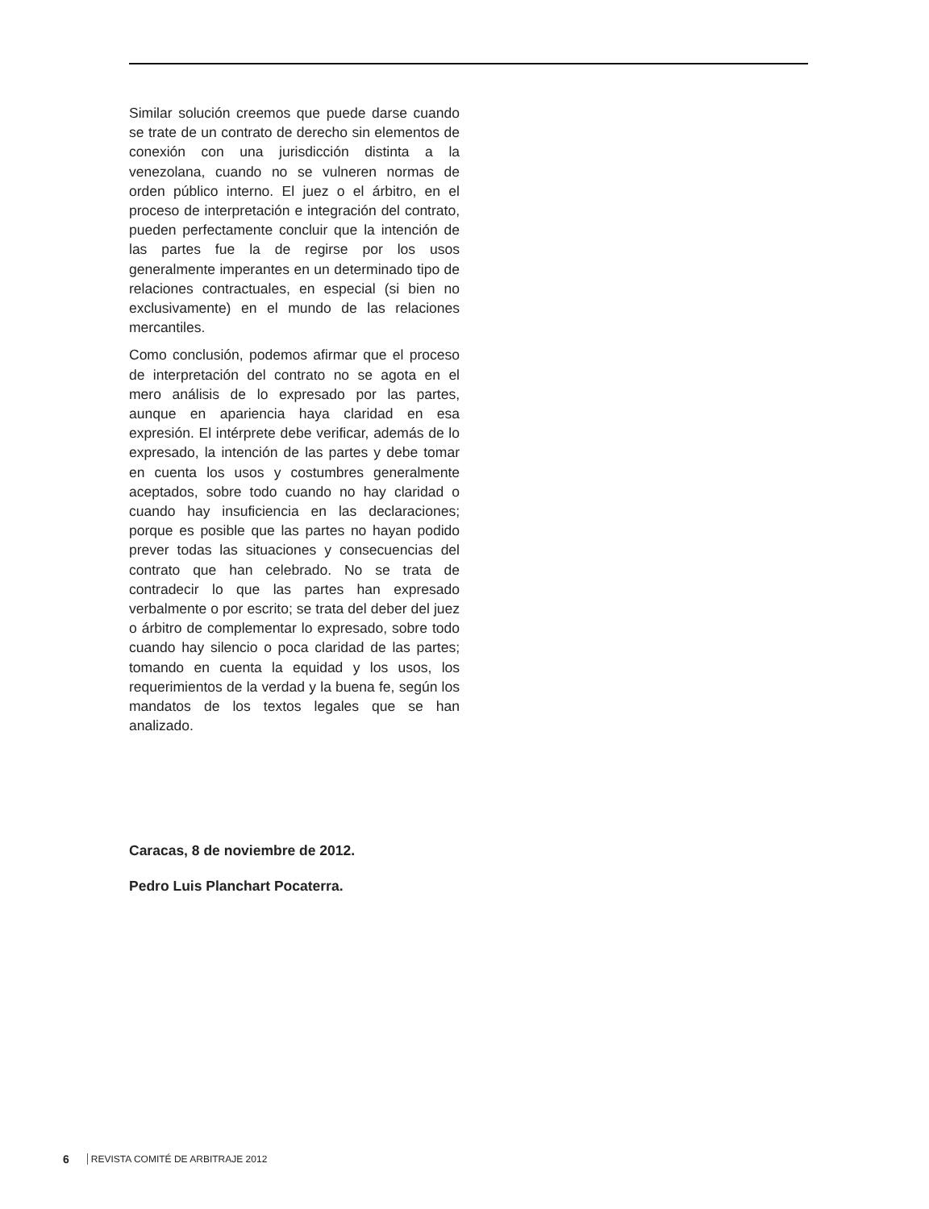Similar solución creemos que puede darse cuando se trate de un contrato de derecho sin elementos de conexión con una jurisdicción distinta a la venezolana, cuando no se vulneren normas de orden público interno. El juez o el árbitro, en el proceso de interpretación e integración del contrato, pueden perfectamente concluir que la intención de las partes fue la de regirse por los usos generalmente imperantes en un determinado tipo de relaciones contractuales, en especial (si bien no exclusivamente) en el mundo de las relaciones mercantiles.
Como conclusión, podemos afirmar que el proceso de interpretación del contrato no se agota en el mero análisis de lo expresado por las partes, aunque en apariencia haya claridad en esa expresión. El intérprete debe verificar, además de lo expresado, la intención de las partes y debe tomar en cuenta los usos y costumbres generalmente aceptados, sobre todo cuando no hay claridad o cuando hay insuficiencia en las declaraciones; porque es posible que las partes no hayan podido prever todas las situaciones y consecuencias del contrato que han celebrado. No se trata de contradecir lo que las partes han expresado verbalmente o por escrito; se trata del deber del juez o árbitro de complementar lo expresado, sobre todo cuando hay silencio o poca claridad de las partes; tomando en cuenta la equidad y los usos, los requerimientos de la verdad y la buena fe, según los mandatos de los textos legales que se han analizado.
Caracas, 8 de noviembre de 2012.
Pedro Luis Planchart Pocaterra.
6 REVISTA COMITÉ DE ARBITRAJE 2012